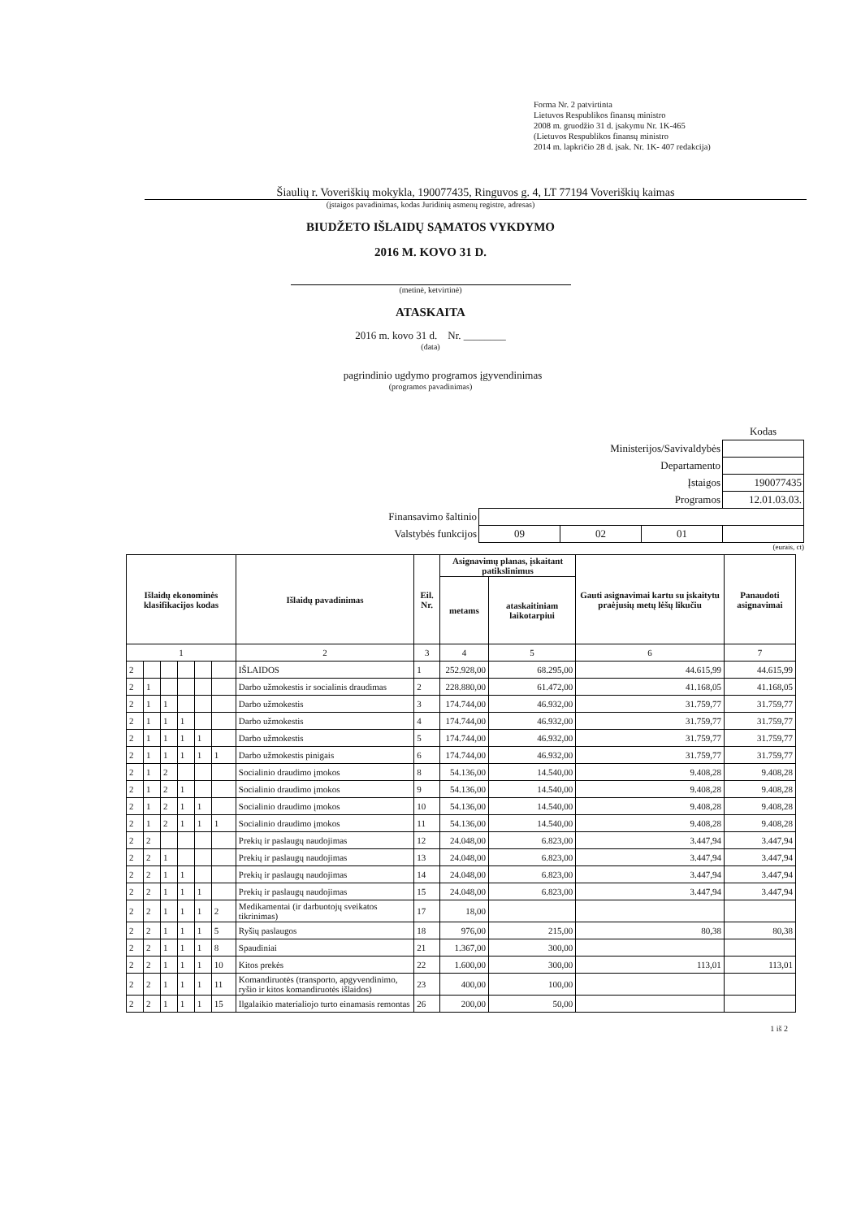Forma Nr. 2 patvirtinta
Lietuvos Respublikos finansų ministro
2008 m. gruodžio 31 d. įsakymu Nr. 1K-465
(Lietuvos Respublikos finansų ministro
2014 m. lapkričio 28 d. įsak. Nr. 1K- 407 redakcija)
Šiaulių r. Voveriškių mokykla, 190077435, Ringuvos g. 4, LT 77194 Voveriškių kaimas
(įstaigos pavadinimas, kodas Juridinių asmenų registre, adresas)
BIUDŽETO IŠLAIDŲ SĄMATOS VYKDYMO
2016 M. KOVO 31 D.
(metinė, ketvirtinė)
ATASKAITA
2016 m. kovo 31 d. Nr. ________
(data)
pagrindinio ugdymo programos įgyvendinimas
(programos pavadinimas)
| | | | | | Kodas |
| Ministerijos/Savivaldybės | | | | | |
| Departamento | | | | | |
| Įstaigos | | | | | 190077435 |
| Programos | | | | 12.01.03.03. | |
| Finansavimo šaltinio | | | | | |
| Valstybės funkcijos | 09 | 02 | 01 | | |
(eurais, ct)
| Išlaidų ekonominės klasifikacijos kodas | | | | | | Išlaidų pavadinimas | Eil. Nr. | Asignavimų planas, įskaitant patikslinimus | | Gauti asignavimai kartu su įskaitytu praėjusių metų lėšų likučiu | Panaudoti asignavimai |
| --- | --- | --- | --- | --- | --- | --- | --- | --- | --- | --- | --- |
| | | | | | | | | metams | ataskaitiniam laikotarpiui | | |
| 1 | | | | | | 2 | 3 | 4 | 5 | 6 | 7 |
| 2 | | | | | | IŠLAIDOS | 1 | 252.928,00 | 68.295,00 | 44.615,99 | 44.615,99 |
| 2 | 1 | | | | | Darbo užmokestis ir socialinis draudimas | 2 | 228.880,00 | 61.472,00 | 41.168,05 | 41.168,05 |
| 2 | 1 | 1 | | | | Darbo užmokestis | 3 | 174.744,00 | 46.932,00 | 31.759,77 | 31.759,77 |
| 2 | 1 | 1 | 1 | | | Darbo užmokestis | 4 | 174.744,00 | 46.932,00 | 31.759,77 | 31.759,77 |
| 2 | 1 | 1 | 1 | 1 | | Darbo užmokestis | 5 | 174.744,00 | 46.932,00 | 31.759,77 | 31.759,77 |
| 2 | 1 | 1 | 1 | 1 | 1 | Darbo užmokestis pinigais | 6 | 174.744,00 | 46.932,00 | 31.759,77 | 31.759,77 |
| 2 | 1 | 2 | | | | Socialinio draudimo įmokos | 8 | 54.136,00 | 14.540,00 | 9.408,28 | 9.408,28 |
| 2 | 1 | 2 | 1 | | | Socialinio draudimo įmokos | 9 | 54.136,00 | 14.540,00 | 9.408,28 | 9.408,28 |
| 2 | 1 | 2 | 1 | 1 | | Socialinio draudimo įmokos | 10 | 54.136,00 | 14.540,00 | 9.408,28 | 9.408,28 |
| 2 | 1 | 2 | 1 | 1 | 1 | Socialinio draudimo įmokos | 11 | 54.136,00 | 14.540,00 | 9.408,28 | 9.408,28 |
| 2 | 2 | | | | | Prekių ir paslaugų naudojimas | 12 | 24.048,00 | 6.823,00 | 3.447,94 | 3.447,94 |
| 2 | 2 | 1 | | | | Prekių ir paslaugų naudojimas | 13 | 24.048,00 | 6.823,00 | 3.447,94 | 3.447,94 |
| 2 | 2 | 1 | 1 | | | Prekių ir paslaugų naudojimas | 14 | 24.048,00 | 6.823,00 | 3.447,94 | 3.447,94 |
| 2 | 2 | 1 | 1 | 1 | | Prekių ir paslaugų naudojimas | 15 | 24.048,00 | 6.823,00 | 3.447,94 | 3.447,94 |
| 2 | 2 | 1 | 1 | 1 | 2 | Medikamentai (ir darbuotojų sveikatos tikrinimas) | 17 | 18,00 | | | |
| 2 | 2 | 1 | 1 | 1 | 5 | Ryšių paslaugos | 18 | 976,00 | 215,00 | 80,38 | 80,38 |
| 2 | 2 | 1 | 1 | 1 | 8 | Spaudiniai | 21 | 1.367,00 | 300,00 | | |
| 2 | 2 | 1 | 1 | 1 | 10 | Kitos prekės | 22 | 1.600,00 | 300,00 | 113,01 | 113,01 |
| 2 | 2 | 1 | 1 | 1 | 11 | Komandiruotės (transporto, apgyvendinimo, ryšio ir kitos komandiruotės išlaidos) | 23 | 400,00 | 100,00 | | |
| 2 | 2 | 1 | 1 | 1 | 15 | Ilgalaikio materialiojo turto einamasis remontas | 26 | 200,00 | 50,00 | | |
1 iš 2